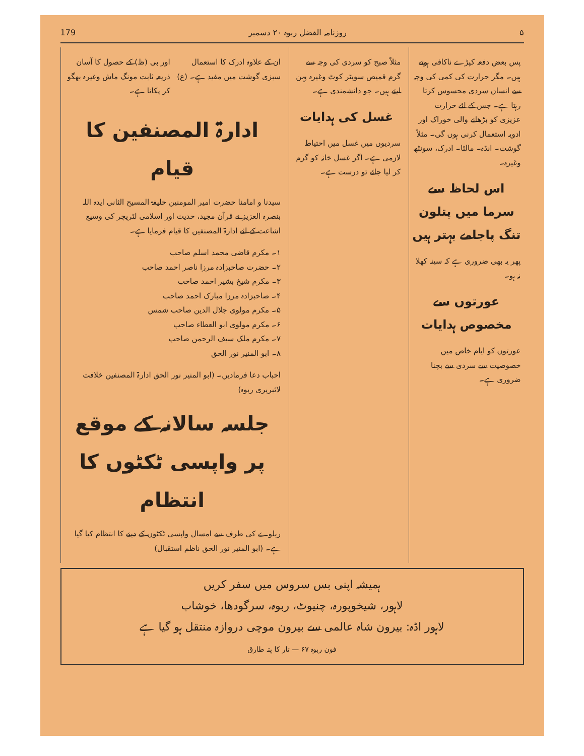۵ روزنامہ الفضل ربوہ ۲۰ دسمبر 179
پس بعض دفعہ کپڑے ناکافی ہوتے ہیں۔ مگر حرارت کی کمی کی وجہ سے انسان سردی محسوس کرتا رہتا ہے۔ جس کے لئے حرارت عزیزی کو بڑھانے والی خوراک اور ادویہ استعمال کرنی ہوں گی۔ مثلاً گوشت۔ انڈہ۔ مالٹا۔ ادرک، سونٹھ وغیرہ۔
اس لحاظ سے سرما میں پتلون تنگ پاجامے بہتر ہیں
پھر یہ بھی ضروری ہے کہ سینہ کھلا نہ ہو۔
عورتوں سے مخصوص ہدایات
عورتوں کو ایام خاص میں خصوصیت سے سردی سے بچنا ضروری ہے۔
مثلاً صبح کو سردی کی وجہ سے گرم قمیص سویٹر کوٹ وغیرہ پہن لیتے ہیں۔ جو دانشمندی ہے۔
غسل کی ہدایات
سردیوں میں غسل میں احتیاط لازمی ہے۔ اگر غسل خانہ کو گرم کر لیا جائے تو درست ہے۔
ان کے علاوہ ادرک کا استعمال سبزی گوشت میں مفید ہے۔ (ع)
اور بی (ظ) کے حصول کا آسان ذریعہ ثابت مونگ ماش وغیرہ بھگو کر پکانا ہے۔
ادارۃ المصنفین کا قیام
سیدنا و امامنا حضرت امیر المومنین خلیفۃ المسیح الثانی ایدہ اللہ بنصرہ العزیز نے قرآن مجید، حدیث اور اسلامی لٹریچر کی وسیع اشاعت کے لئے ادارۃ المصنفین کا قیام فرمایا ہے۔
۱۔ مکرم قاضی محمد اسلم صاحب
۲۔ حضرت صاحبزادہ مرزا ناصر احمد صاحب
۳۔ مکرم شیخ بشیر احمد صاحب
۴۔ صاحبزادہ مرزا مبارک احمد صاحب
۵۔ مکرم مولوی جلال الدین صاحب شمس
۶۔ مکرم مولوی ابو العطاء صاحب
۷۔ مکرم ملک سیف الرحمن صاحب
۸۔ ابو المنیر نور الحق
احباب دعا فرمادیں۔ (ابو المنیر نور الحق ادارۃ المصنفین خلافت لائبریری ربوہ)
جلسہ سالانہ کے موقع پر واپسی ٹکٹوں کا انتظام
ریلوے کی طرف سے امسال واپسی ٹکٹوں کے دینے کا انتظام کیا گیا ہے۔ (ابو المنیر نور الحق ناظم استقبال)
ہمیشہ اپنی بس سروس میں سفر کریں
لاہور، شیخوپورہ، چنیوٹ، ربوہ، سرگودھا، خوشاب
لاہور اڈہ: بیرون شاہ عالمی سے بیرون موچی دروازہ منتقل ہو گیا ہے
فون ربوہ ۶۷ — تار کا پتہ طارق